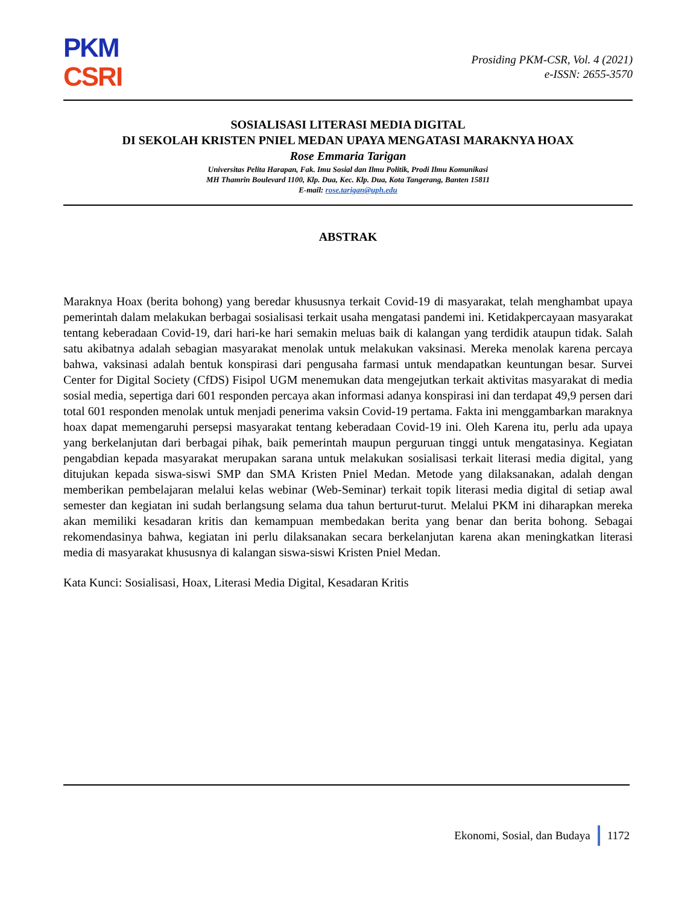PKM
CSRI
Prosiding PKM-CSR, Vol. 4 (2021)
e-ISSN: 2655-3570
SOSIALISASI LITERASI MEDIA DIGITAL
DI SEKOLAH KRISTEN PNIEL MEDAN UPAYA MENGATASI MARAKNYA HOAX
Rose Emmaria Tarigan
Universitas Pelita Harapan, Fak. Imu Sosial dan Ilmu Politik, Prodi Ilmu Komunikasi
MH Thamrin Boulevard 1100, Klp. Dua, Kec. Klp. Dua, Kota Tangerang, Banten 15811
E-mail: rose.tarigan@uph.edu
ABSTRAK
Maraknya Hoax (berita bohong) yang beredar khususnya terkait Covid-19 di masyarakat, telah menghambat upaya pemerintah dalam melakukan berbagai sosialisasi terkait usaha mengatasi pandemi ini. Ketidakpercayaan masyarakat tentang keberadaan Covid-19, dari hari-ke hari semakin meluas baik di kalangan yang terdidik ataupun tidak. Salah satu akibatnya adalah sebagian masyarakat menolak untuk melakukan vaksinasi. Mereka menolak karena percaya bahwa, vaksinasi adalah bentuk konspirasi dari pengusaha farmasi untuk mendapatkan keuntungan besar. Survei Center for Digital Society (CfDS) Fisipol UGM menemukan data mengejutkan terkait aktivitas masyarakat di media sosial media, sepertiga dari 601 responden percaya akan informasi adanya konspirasi ini dan terdapat 49,9 persen dari total 601 responden menolak untuk menjadi penerima vaksin Covid-19 pertama. Fakta ini menggambarkan maraknya hoax dapat memengaruhi persepsi masyarakat tentang keberadaan Covid-19 ini. Oleh Karena itu, perlu ada upaya yang berkelanjutan dari berbagai pihak, baik pemerintah maupun perguruan tinggi untuk mengatasinya. Kegiatan pengabdian kepada masyarakat merupakan sarana untuk melakukan sosialisasi terkait literasi media digital, yang ditujukan kepada siswa-siswi SMP dan SMA Kristen Pniel Medan. Metode yang dilaksanakan, adalah dengan memberikan pembelajaran melalui kelas webinar (Web-Seminar) terkait topik literasi media digital di setiap awal semester dan kegiatan ini sudah berlangsung selama dua tahun berturut-turut. Melalui PKM ini diharapkan mereka akan memiliki kesadaran kritis dan kemampuan membedakan berita yang benar dan berita bohong. Sebagai rekomendasinya bahwa, kegiatan ini perlu dilaksanakan secara berkelanjutan karena akan meningkatkan literasi media di masyarakat khususnya di kalangan siswa-siswi Kristen Pniel Medan.
Kata Kunci: Sosialisasi, Hoax, Literasi Media Digital, Kesadaran Kritis
Ekonomi, Sosial, dan Budaya 1172